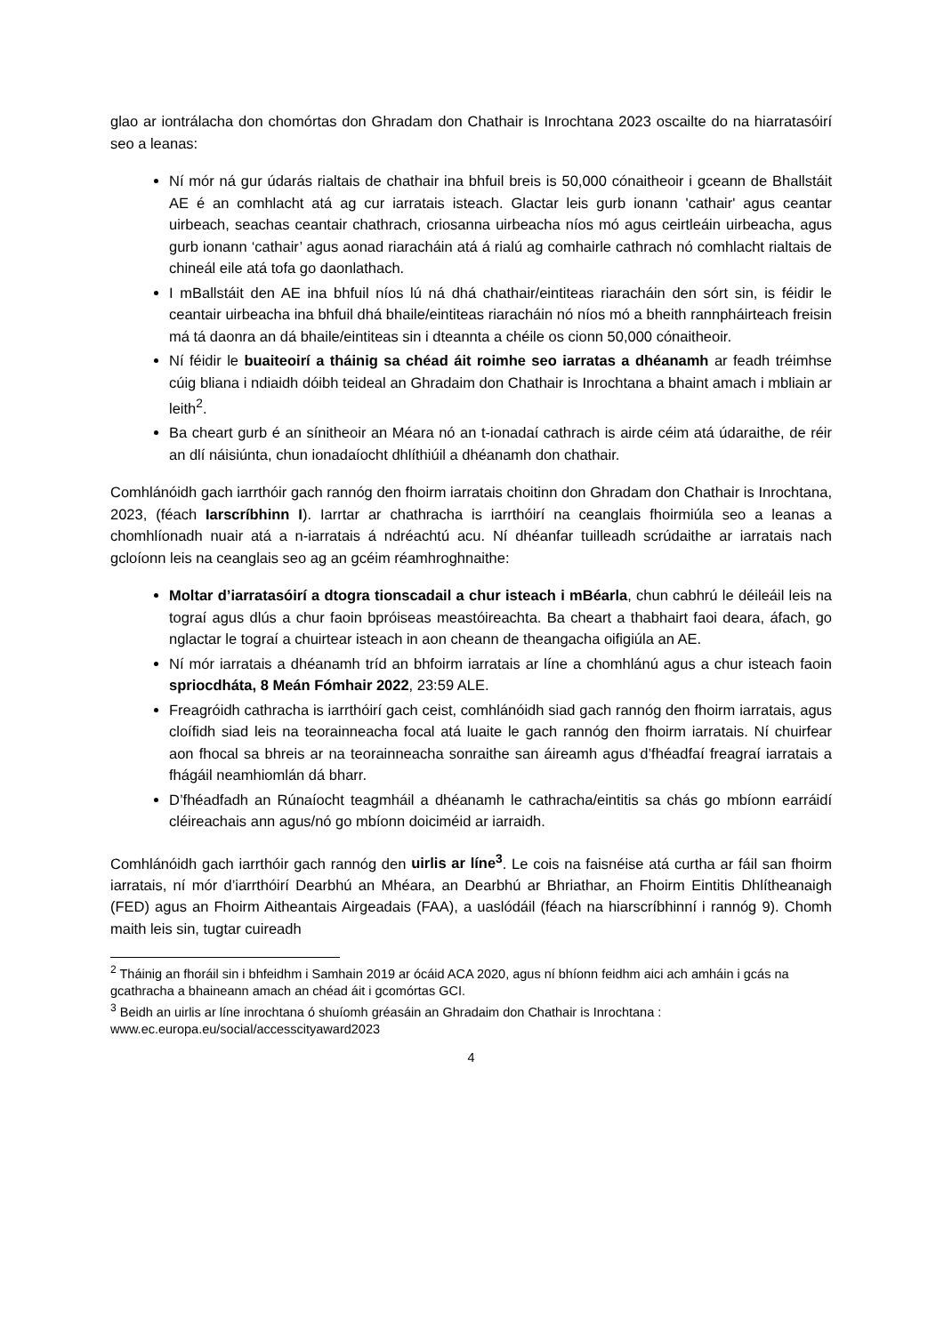glao ar iontrálacha don chomórtas don Ghradam don Chathair is Inrochtana 2023 oscailte do na hiarratasóirí seo a leanas:
Ní mór ná gur údarás rialtais de chathair ina bhfuil breis is 50,000 cónaitheoir i gceann de Bhallstáit AE é an comhlacht atá ag cur iarratais isteach. Glactar leis gurb ionann 'cathair' agus ceantar uirbeach, seachas ceantair chathrach, criosanna uirbeacha níos mó agus ceirtleáin uirbeacha, agus gurb ionann ‘cathair’ agus aonad riaracháin atá á rialú ag comhairle cathrach nó comhlacht rialtais de chineál eile atá tofa go daonlathach.
I mBallstáit den AE ina bhfuil níos lú ná dhá chathair/eintiteas riaracháin den sórt sin, is féidir le ceantair uirbeacha ina bhfuil dhá bhaile/eintiteas riaracháin nó níos mó a bheith rannpháirteach freisin má tá daonra an dá bhaile/eintiteas sin i dteannta a chéile os cionn 50,000 cónaitheoir.
Ní féidir le buaiteoirí a tháinig sa chéad áit roimhe seo iarratas a dhéanamh ar feadh tréimhse cúig bliana i ndiaidh dóibh teideal an Ghradaim don Chathair is Inrochtana a bhaint amach i mbliain ar leith<sup>2</sup>.
Ba cheart gurb é an sínitheoir an Méara nó an t-ionadaí cathrach is airde céim atá údaraithe, de réir an dlí náisiúnta, chun ionadaíocht dhlíthiúil a dhéanamh don chathair.
Comhlánóidh gach iarrthóir gach rannóg den fhoirm iarratais choitinn don Ghradam don Chathair is Inrochtana, 2023, (féach Iarscríbhinn I). Iarrtar ar chathracha is iarrthóirí na ceanglais fhoirmiúla seo a leanas a chomhlíonadh nuair atá a n-iarratais á ndréachtú acu. Ní dhéanfar tuilleadh scrúdaithe ar iarratais nach gcloíonn leis na ceanglais seo ag an gcéim réamhroghnaithe:
Moltar d’iarratasóirí a dtogra tionscadail a chur isteach i mBéarla, chun cabhrú le déileáil leis na tograí agus dlús a chur faoin bpróiseas meastóireachta. Ba cheart a thabhairt faoi deara, áfach, go nglactar le tograí a chuirtear isteach in aon cheann de theangacha oifigiúla an AE.
Ní mór iarratais a dhéanamh tríd an bhfoirm iarratais ar líne a chomhlánú agus a chur isteach faoin spriocdháta, 8 Meán Fómhair 2022, 23:59 ALE.
Freagróidh cathracha is iarrthóirí gach ceist, comhlánóidh siad gach rannóg den fhoirm iarratais, agus cloífidh siad leis na teorainneacha focal atá luaite le gach rannóg den fhoirm iarratais. Ní chuirfear aon fhocal sa bhreis ar na teorainneacha sonraithe san áireamh agus d’fhéadfaí freagraí iarratais a fhágáil neamhiomlán dá bharr.
D’fhéadfadh an Rúnaíocht teagmháil a dhéanamh le cathracha/eintitis sa chás go mbíonn earráidí cléireachais ann agus/nó go mbíonn doiciméid ar iarraidh.
Comhlánóidh gach iarrthóir gach rannóg den uirlis ar líne<sup>3</sup>. Le cois na faisnéise atá curtha ar fáil san fhoirm iarratais, ní mór d’iarrthóirí Dearbhú an Mhéara, an Dearbhú ar Bhriathar, an Fhoirm Eintitis Dhlítheanaigh (FED) agus an Fhoirm Aitheantais Airgeadais (FAA), a uaslódáil (féach na hiarscríbhinní i rannóg 9). Chomh maith leis sin, tugtar cuireadh
<sup>2</sup> Tháinig an fhoráil sin i bhfeidhm i Samhain 2019 ar ócáid ACA 2020, agus ní bhíonn feidhm aici ach amháin i gcás na gcathracha a bhaineann amach an chéad áit i gcomórtas GCI.
<sup>3</sup> Beidh an uirlis ar líne inrochtana ó shuíomh gréasáin an Ghradaim don Chathair is Inrochtana : www.ec.europa.eu/social/accesscityaward2023
4